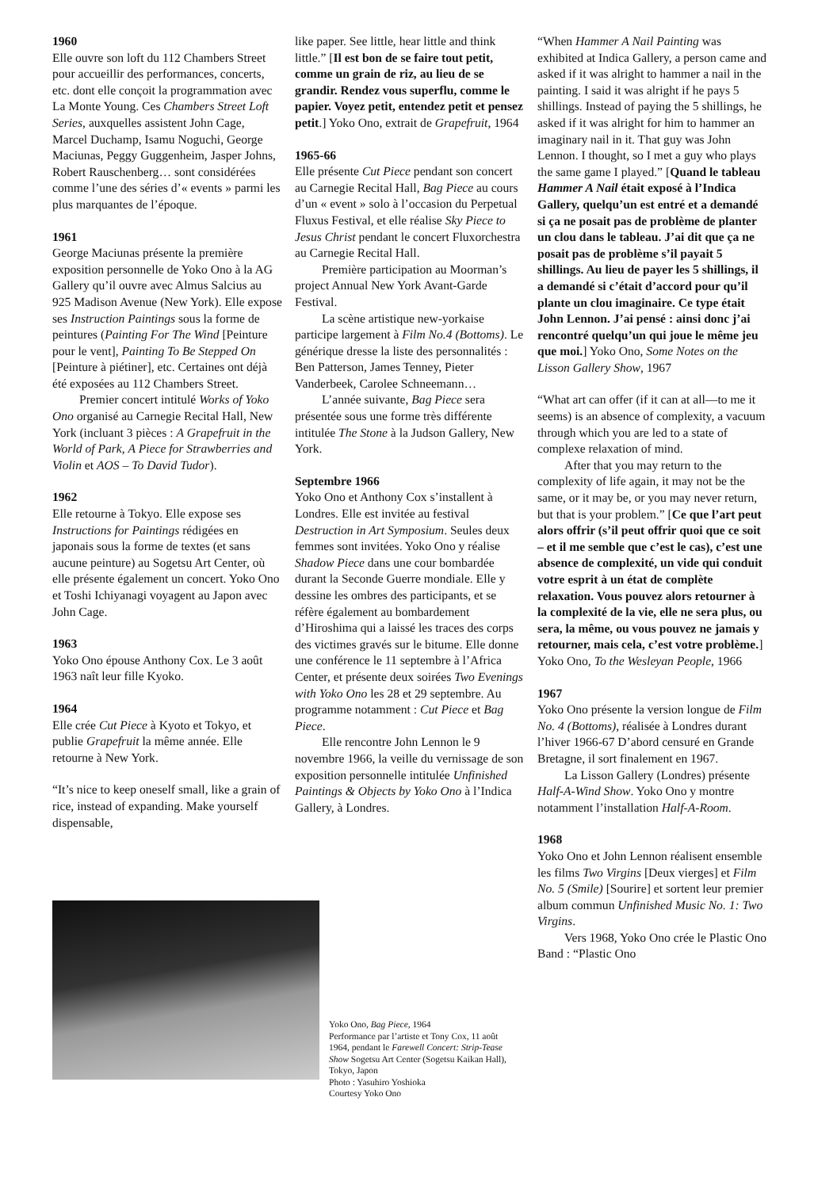1960
Elle ouvre son loft du 112 Chambers Street pour accueillir des performances, concerts, etc. dont elle conçoit la programmation avec La Monte Young. Ces Chambers Street Loft Series, auxquelles assistent John Cage, Marcel Duchamp, Isamu Noguchi, George Maciunas, Peggy Guggenheim, Jasper Johns, Robert Rauschenberg… sont considérées comme l’une des séries d’« events » parmi les plus marquantes de l’époque.
1961
George Maciunas présente la première exposition personnelle de Yoko Ono à la AG Gallery qu’il ouvre avec Almus Salcius au 925 Madison Avenue (New York). Elle expose ses Instruction Paintings sous la forme de peintures (Painting For The Wind [Peinture pour le vent], Painting To Be Stepped On [Peinture à piétiner], etc. Certaines ont déjà été exposées au 112 Chambers Street.
Premier concert intitulé Works of Yoko Ono organisé au Carnegie Recital Hall, New York (incluant 3 pièces : A Grapefruit in the World of Park, A Piece for Strawberries and Violin et AOS – To David Tudor).
1962
Elle retourne à Tokyo. Elle expose ses Instructions for Paintings rédigées en japonais sous la forme de textes (et sans aucune peinture) au Sogetsu Art Center, où elle présente également un concert. Yoko Ono et Toshi Ichiyanagi voyagent au Japon avec John Cage.
1963
Yoko Ono épouse Anthony Cox. Le 3 août 1963 naît leur fille Kyoko.
1964
Elle crée Cut Piece à Kyoto et Tokyo, et publie Grapefruit la même année. Elle retourne à New York.
“It’s nice to keep oneself small, like a grain of rice, instead of expanding. Make yourself dispensable,
like paper. See little, hear little and think little.” [Il est bon de se faire tout petit, comme un grain de riz, au lieu de se grandir. Rendez vous superflu, comme le papier. Voyez petit, entendez petit et pensez petit.] Yoko Ono, extrait de Grapefruit, 1964
1965-66
Elle présente Cut Piece pendant son concert au Carnegie Recital Hall, Bag Piece au cours d’un « event » solo à l’occasion du Perpetual Fluxus Festival, et elle réalise Sky Piece to Jesus Christ pendant le concert Fluxorchestra au Carnegie Recital Hall.
Première participation au Moorman’s project Annual New York Avant-Garde Festival.
La scène artistique new-yorkaise participe largement à Film No.4 (Bottoms). Le générique dresse la liste des personnalités : Ben Patterson, James Tenney, Pieter Vanderbeek, Carolee Schneemann…
L’année suivante, Bag Piece sera présentée sous une forme très différente intitulée The Stone à la Judson Gallery, New York.
Septembre 1966
Yoko Ono et Anthony Cox s’installent à Londres. Elle est invitée au festival Destruction in Art Symposium. Seules deux femmes sont invitées. Yoko Ono y réalise Shadow Piece dans une cour bombardée durant la Seconde Guerre mondiale. Elle y dessine les ombres des participants, et se réfère également au bombardement d’Hiroshima qui a laissé les traces des corps des victimes gravés sur le bitume. Elle donne une conférence le 11 septembre à l’Africa Center, et présente deux soirées Two Evenings with Yoko Ono les 28 et 29 septembre. Au programme notamment : Cut Piece et Bag Piece.
Elle rencontre John Lennon le 9 novembre 1966, la veille du vernissage de son exposition personnelle intitulée Unfinished Paintings & Objects by Yoko Ono à l’Indica Gallery, à Londres.
“When Hammer A Nail Painting was exhibited at Indica Gallery, a person came and asked if it was alright to hammer a nail in the painting. I said it was alright if he pays 5 shillings. Instead of paying the 5 shillings, he asked if it was alright for him to hammer an imaginary nail in it. That guy was John Lennon. I thought, so I met a guy who plays the same game I played.” [Quand le tableau Hammer A Nail était exposé à l’Indica Gallery, quelqu’un est entré et a demandé si ça ne posait pas de problème de planter un clou dans le tableau. J’ai dit que ça ne posait pas de problème s’il payait 5 shillings. Au lieu de payer les 5 shillings, il a demandé si c’était d’accord pour qu’il plante un clou imaginaire. Ce type était John Lennon. J’ai pensé : ainsi donc j’ai rencontré quelqu’un qui joue le même jeu que moi.] Yoko Ono, Some Notes on the Lisson Gallery Show, 1967
“What art can offer (if it can at all—to me it seems) is an absence of complexity, a vacuum through which you are led to a state of complexe relaxation of mind.
After that you may return to the complexity of life again, it may not be the same, or it may be, or you may never return, but that is your problem.” [Ce que l’art peut alors offrir (s’il peut offrir quoi que ce soit – et il me semble que c’est le cas), c’est une absence de complexité, un vide qui conduit votre esprit à un état de complète relaxation. Vous pouvez alors retourner à la complexité de la vie, elle ne sera plus, ou sera, la même, ou vous pouvez ne jamais y retourner, mais cela, c’est votre problème.] Yoko Ono, To the Wesleyan People, 1966
1967
Yoko Ono présente la version longue de Film No. 4 (Bottoms), réalisée à Londres durant l’hiver 1966-67 D’abord censuré en Grande Bretagne, il sort finalement en 1967.
La Lisson Gallery (Londres) présente Half-A-Wind Show. Yoko Ono y montre notamment l’installation Half-A-Room.
1968
Yoko Ono et John Lennon réalisent ensemble les films Two Virgins [Deux vierges] et Film No. 5 (Smile) [Sourire] et sortent leur premier album commun Unfinished Music No. 1: Two Virgins.
Vers 1968, Yoko Ono crée le Plastic Ono Band : “Plastic Ono
Yoko Ono, Bag Piece, 1964
Performance par l’artiste et Tony Cox, 11 août 1964, pendant le Farewell Concert: Strip-Tease Show Sogetsu Art Center (Sogetsu Kaikan Hall), Tokyo, Japon
Photo : Yasuhiro Yoshioka
Courtesy Yoko Ono